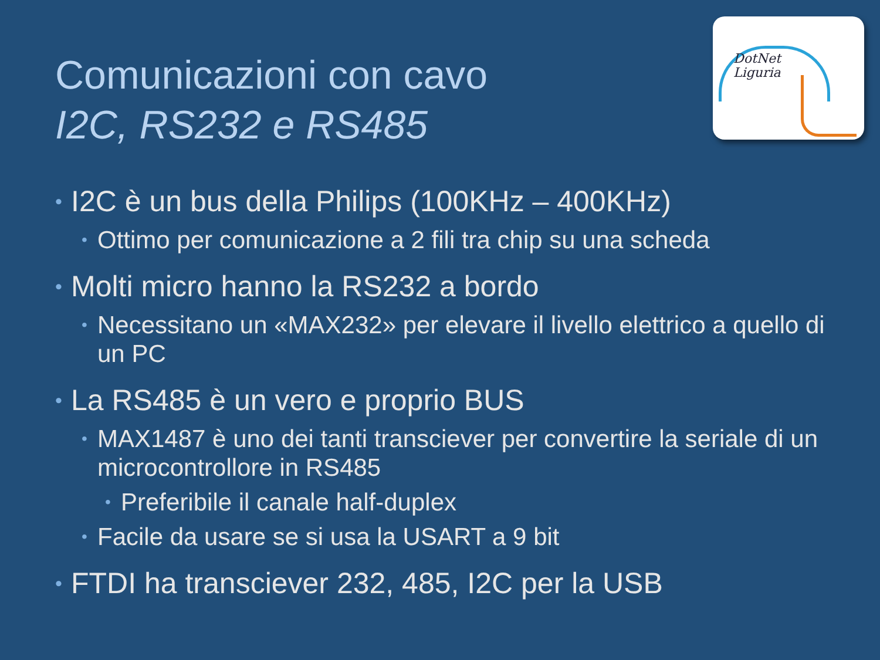Comunicazioni con cavo
I2C, RS232 e RS485
DotNet
Liguria
• I2C è un bus della Philips (100KHz – 400KHz)
• Ottimo per comunicazione a 2 fili tra chip su una scheda
• Molti micro hanno la RS232 a bordo
• Necessitano un «MAX232» per elevare il livello elettrico a quello di un PC
• La RS485 è un vero e proprio BUS
• MAX1487 è uno dei tanti transciever per convertire la seriale di un microcontrollore in RS485
• Preferibile il canale half-duplex
• Facile da usare se si usa la USART a 9 bit
• FTDI ha transciever 232, 485, I2C per la USB